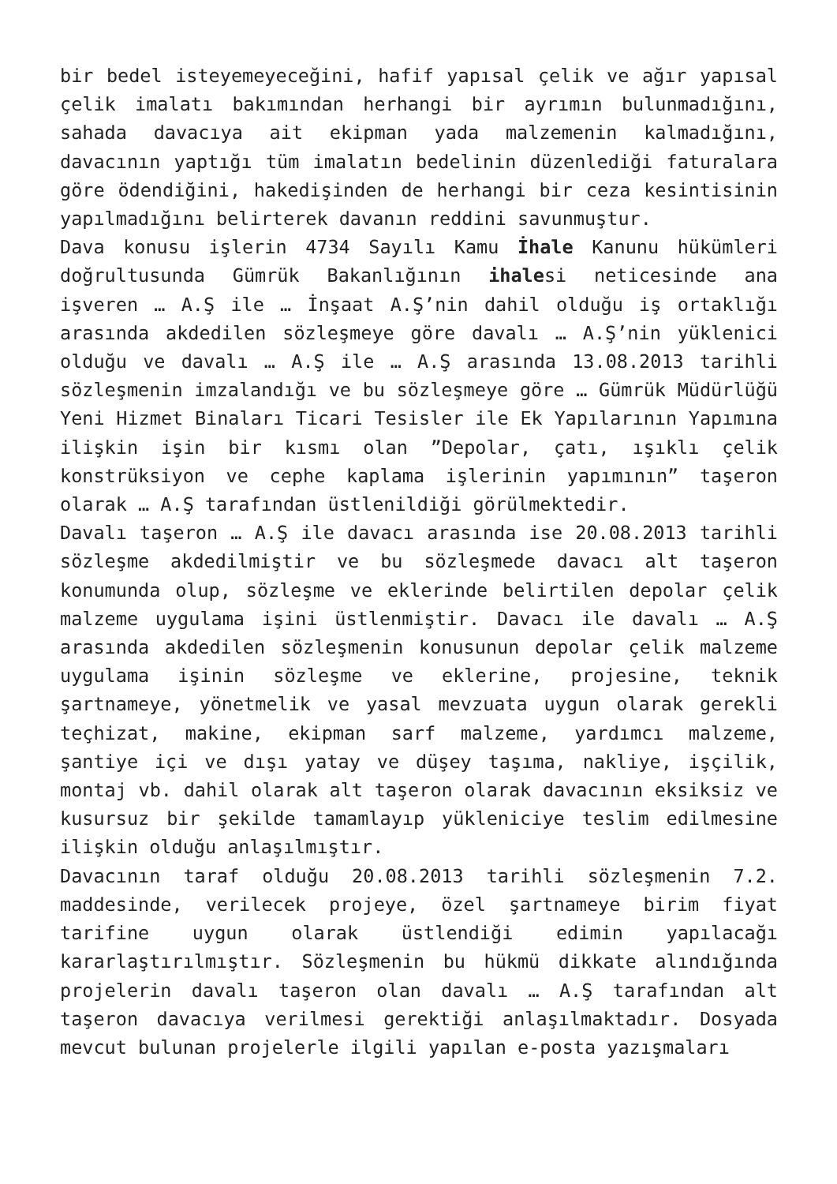bir bedel isteyemeyeceğini, hafif yapısal çelik ve ağır yapısal çelik imalatı bakımından herhangi bir ayrımın bulunmadığını, sahada davacıya ait ekipman yada malzemenin kalmadığını, davacının yaptığı tüm imalatın bedelinin düzenlediği faturalara göre ödendiğini, hakedişinden de herhangi bir ceza kesintisinin yapılmadığını belirterek davanın reddini savunmuştur.
Dava konusu işlerin 4734 Sayılı Kamu İhale Kanunu hükümleri doğrultusunda Gümrük Bakanlığının ihalesi neticesinde ana işveren … A.Ş ile … İnşaat A.Ş’nin dahil olduğu iş ortaklığı arasında akdedilen sözleşmeye göre davalı … A.Ş’nin yüklenici olduğu ve davalı … A.Ş ile … A.Ş arasında 13.08.2013 tarihli sözleşmenin imzalandığı ve bu sözleşmeye göre … Gümrük Müdürlüğü Yeni Hizmet Binaları Ticari Tesisler ile Ek Yapılarının Yapımına ilişkin işin bir kısmı olan ”Depolar, çatı, ışıklı çelik konstrüksiyon ve cephe kaplama işlerinin yapımının” taşeron olarak … A.Ş tarafından üstlenildiği görülmektedir.
Davalı taşeron … A.Ş ile davacı arasında ise 20.08.2013 tarihli sözleşme akdedilmiştir ve bu sözleşmede davacı alt taşeron konumunda olup, sözleşme ve eklerinde belirtilen depolar çelik malzeme uygulama işini üstlenmiştir. Davacı ile davalı … A.Ş arasında akdedilen sözleşmenin konusunun depolar çelik malzeme uygulama işinin sözleşme ve eklerine, projesine, teknik şartnameye, yönetmelik ve yasal mevzuata uygun olarak gerekli teçhizat, makine, ekipman sarf malzeme, yardımcı malzeme, şantiye içi ve dışı yatay ve düşey taşıma, nakliye, işçilik, montaj vb. dahil olarak alt taşeron olarak davacının eksiksiz ve kusursuz bir şekilde tamamlayıp yükleniciye teslim edilmesine ilişkin olduğu anlaşılmıştır.
Davacının taraf olduğu 20.08.2013 tarihli sözleşmenin 7.2. maddesinde, verilecek projeye, özel şartnameye birim fiyat tarifine uygun olarak üstlendiği edimin yapılacağı kararlaştırılmıştır. Sözleşmenin bu hükmü dikkate alındığında projelerin davalı taşeron olan davalı … A.Ş tarafından alt taşeron davacıya verilmesi gerektiği anlaşılmaktadır. Dosyada mevcut bulunan projelerle ilgili yapılan e-posta yazışmaları